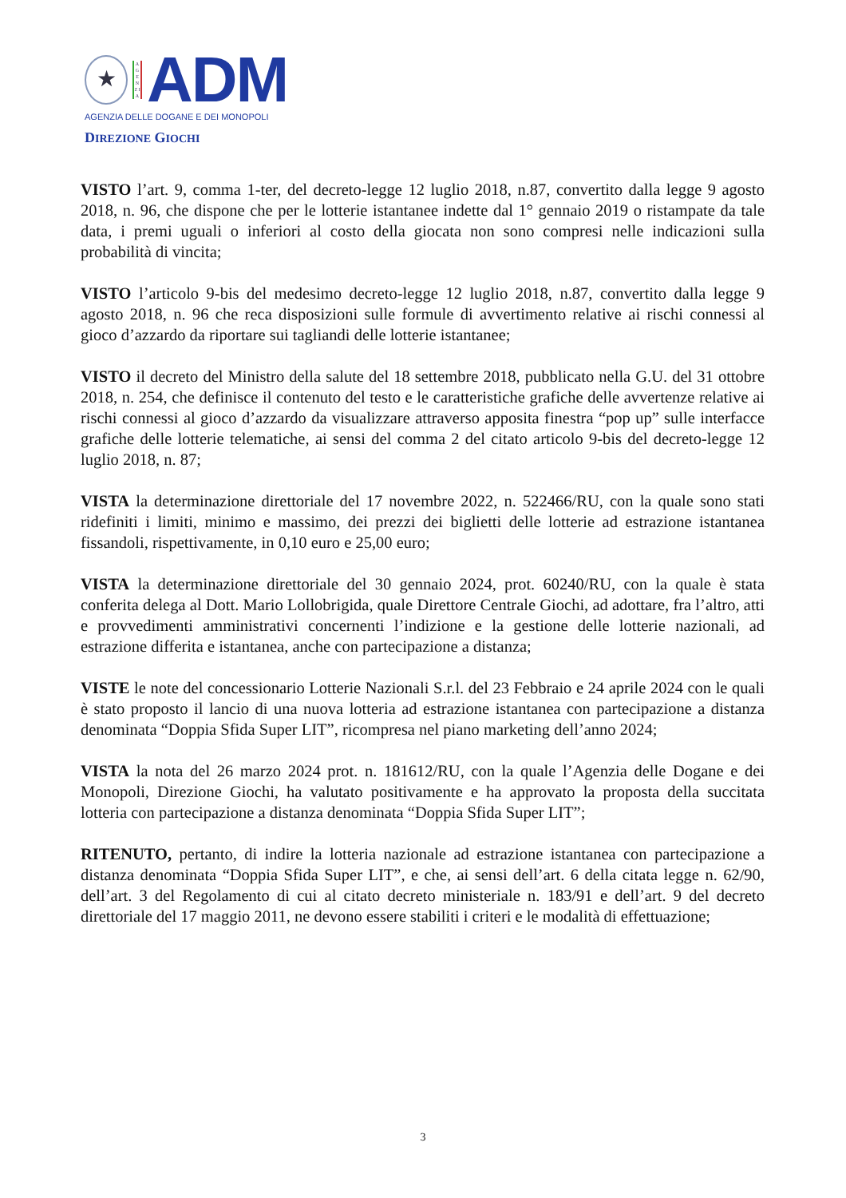★
A G E N Z I A
ADM
AGENZIA DELLE DOGANE E DEI MONOPOLI
DIREZIONE GIOCHI
VISTO l’art. 9, comma 1-ter, del decreto-legge 12 luglio 2018, n.87, convertito dalla legge 9 agosto 2018, n. 96, che dispone che per le lotterie istantanee indette dal 1° gennaio 2019 o ristampate da tale data, i premi uguali o inferiori al costo della giocata non sono compresi nelle indicazioni sulla probabilità di vincita;
VISTO l’articolo 9-bis del medesimo decreto-legge 12 luglio 2018, n.87, convertito dalla legge 9 agosto 2018, n. 96 che reca disposizioni sulle formule di avvertimento relative ai rischi connessi al gioco d’azzardo da riportare sui tagliandi delle lotterie istantanee;
VISTO il decreto del Ministro della salute del 18 settembre 2018, pubblicato nella G.U. del 31 ottobre 2018, n. 254, che definisce il contenuto del testo e le caratteristiche grafiche delle avvertenze relative ai rischi connessi al gioco d’azzardo da visualizzare attraverso apposita finestra “pop up” sulle interfacce grafiche delle lotterie telematiche, ai sensi del comma 2 del citato articolo 9-bis del decreto-legge 12 luglio 2018, n. 87;
VISTA la determinazione direttoriale del 17 novembre 2022, n. 522466/RU, con la quale sono stati ridefiniti i limiti, minimo e massimo, dei prezzi dei biglietti delle lotterie ad estrazione istantanea fissandoli, rispettivamente, in 0,10 euro e 25,00 euro;
VISTA la determinazione direttoriale del 30 gennaio 2024, prot. 60240/RU, con la quale è stata conferita delega al Dott. Mario Lollobrigida, quale Direttore Centrale Giochi, ad adottare, fra l’altro, atti e provvedimenti amministrativi concernenti l’indizione e la gestione delle lotterie nazionali, ad estrazione differita e istantanea, anche con partecipazione a distanza;
VISTE le note del concessionario Lotterie Nazionali S.r.l. del 23 Febbraio e 24 aprile 2024 con le quali è stato proposto il lancio di una nuova lotteria ad estrazione istantanea con partecipazione a distanza denominata “Doppia Sfida Super LIT”, ricompresa nel piano marketing dell’anno 2024;
VISTA la nota del 26 marzo 2024 prot. n. 181612/RU, con la quale l’Agenzia delle Dogane e dei Monopoli, Direzione Giochi, ha valutato positivamente e ha approvato la proposta della succitata lotteria con partecipazione a distanza denominata “Doppia Sfida Super LIT”;
RITENUTO, pertanto, di indire la lotteria nazionale ad estrazione istantanea con partecipazione a distanza denominata “Doppia Sfida Super LIT”, e che, ai sensi dell’art. 6 della citata legge n. 62/90, dell’art. 3 del Regolamento di cui al citato decreto ministeriale n. 183/91 e dell’art. 9 del decreto direttoriale del 17 maggio 2011, ne devono essere stabiliti i criteri e le modalità di effettuazione;
3